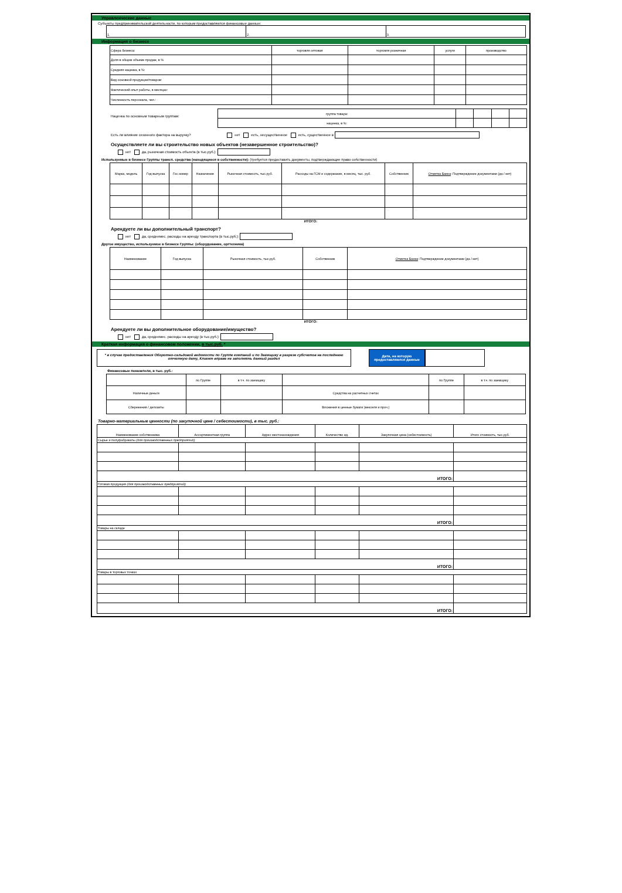Управленческие данные
Субъекты предпринимательской деятельности, по которым предоставляются финансовые данные:
| 1. | 2. | 3. |
Информация о бизнесе
| Сфера бизнеса: | торговля оптовая | торговля розничная | услуги | производство |
| Доля в общем объеме продаж, в % | | | | |
| Средняя наценка, в %: | | | | |
| Вид основной продукции/товаров: | | | | |
| Фактический опыт работы, в месяцах: | | | | |
| Численность персонала, чел.: | | | | |
Наценка по основным товарным группам:
| группа товара: | | | | |
| наценка, в %: | | | | |
Есть ли влияние сезонного фактора на выручку? нет есть, несущественное есть, существенное в
Осуществляете ли вы строительство новых объектов (незавершенное строительство)?
нет да, рыночная стоимость объекта (в тыс.руб.):
Используемые в бизнесе Группы трансп. средства (находящиеся в собственности): (требуется предоставить документы, подтверждающие право собственности)
| Марка, модель | Год выпуска | Гос.номер | Назначение | Рыночная стоимость, тыс.руб. | Расходы на ГСМ и содержание, в месяц, тыс. руб. | Собственник | Отметка Банка : Подтверждение документами (да / нет) |
ИТОГО:
Арендуете ли вы дополнительный транспорт?
нет да, среднемес. расходы на аренду транспорта (в тыс.руб.):
Другое имущество, используемое в бизнесе Группы: (оборудование, оргтехника)
| Наименование | Год выпуска | Рыночная стоимость, тыс.руб. | Собственник | Отметка Банка : Подтверждение документами (да / нет) |
ИТОГО:
Арендуете ли вы дополнительное оборудование/имущество?
нет да, среднемес. расходы на аренду (в тыс.руб.):
Краткая информация о финансовом положении, в тыс.руб. *
* в случае предоставления Оборотно-сальдовой ведомости по Группе компаний и по Заемщику в разрезе субсчетов на последнюю отчетную дату, Клиент вправе не заполнять данный раздел
Дата, на которую предоставляются данные
Финансовые показатели, в тыс. руб.:
| | по Группе | в т.ч. по заемщику | | по Группе | в т.ч. по заемщику |
| Наличные деньги | | | Средства на расчетных счетах | | |
| Сбережения / депозиты | | | Вложения в ценные бумаги (векселя и проч.) | | |
Товарно-материальные ценности (по закупочной цене / себестоимости), в тыс. руб.:
| Наименование собственника | Ассортиментная группа | Адрес местонахождения | Количество ед. | Закупочная цена (себестоимость) | Итого стоимость, тыс.руб. |
| Сырье и полуфабрикаты (для производственных предприятий) | | | | | |
| ИТОГО: | | | | | |
| Готовая продукция (для производственных предприятий) | | | | | |
| ИТОГО: | | | | | |
| Товары на складе | | | | | |
| ИТОГО: | | | | | |
| Товары в торговых точках | | | | | |
| ИТОГО: | | | | | |